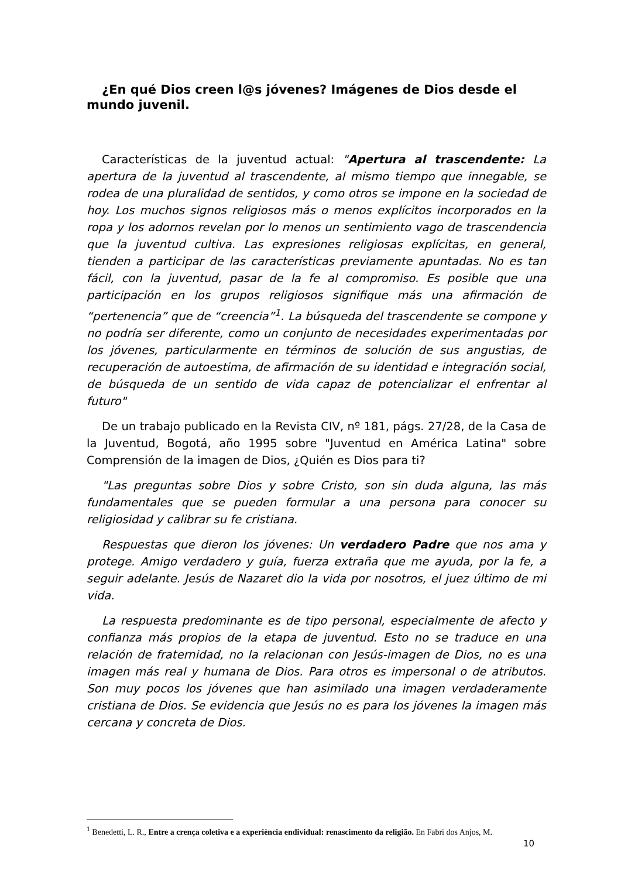¿En qué Dios creen l@s jóvenes? Imágenes de Dios desde el mundo juvenil.
Características de la juventud actual: "Apertura al trascendente: La apertura de la juventud al trascendente, al mismo tiempo que innegable, se rodea de una pluralidad de sentidos, y como otros se impone en la sociedad de hoy. Los muchos signos religiosos más o menos explícitos incorporados en la ropa y los adornos revelan por lo menos un sentimiento vago de trascendencia que la juventud cultiva. Las expresiones religiosas explícitas, en general, tienden a participar de las características previamente apuntadas. No es tan fácil, con la juventud, pasar de la fe al compromiso. Es posible que una participación en los grupos religiosos signifique más una afirmación de “pertenencia” que de “creencia”<sup>1</sup>. La búsqueda del trascendente se compone y no podría ser diferente, como un conjunto de necesidades experimentadas por los jóvenes, particularmente en términos de solución de sus angustias, de recuperación de autoestima, de afirmación de su identidad e integración social, de búsqueda de un sentido de vida capaz de potencializar el enfrentar al futuro"
De un trabajo publicado en la Revista CIV, nº 181, págs. 27/28, de la Casa de la Juventud, Bogotá, año 1995 sobre "Juventud en América Latina" sobre Comprensión de la imagen de Dios, ¿Quién es Dios para ti?
"Las preguntas sobre Dios y sobre Cristo, son sin duda alguna, las más fundamentales que se pueden formular a una persona para conocer su religiosidad y calibrar su fe cristiana.
Respuestas que dieron los jóvenes: Un verdadero Padre que nos ama y protege. Amigo verdadero y guía, fuerza extraña que me ayuda, por la fe, a seguir adelante. Jesús de Nazaret dio la vida por nosotros, el juez último de mi vida.
La respuesta predominante es de tipo personal, especialmente de afecto y confianza más propios de la etapa de juventud. Esto no se traduce en una relación de fraternidad, no la relacionan con Jesús-imagen de Dios, no es una imagen más real y humana de Dios. Para otros es impersonal o de atributos. Son muy pocos los jóvenes que han asimilado una imagen verdaderamente cristiana de Dios. Se evidencia que Jesús no es para los jóvenes la imagen más cercana y concreta de Dios.
<sup>1</sup> Benedetti, L. R., Entre a crença coletiva e a experiència endividual: renascimento da religião. En Fabri dos Anjos, M.
10